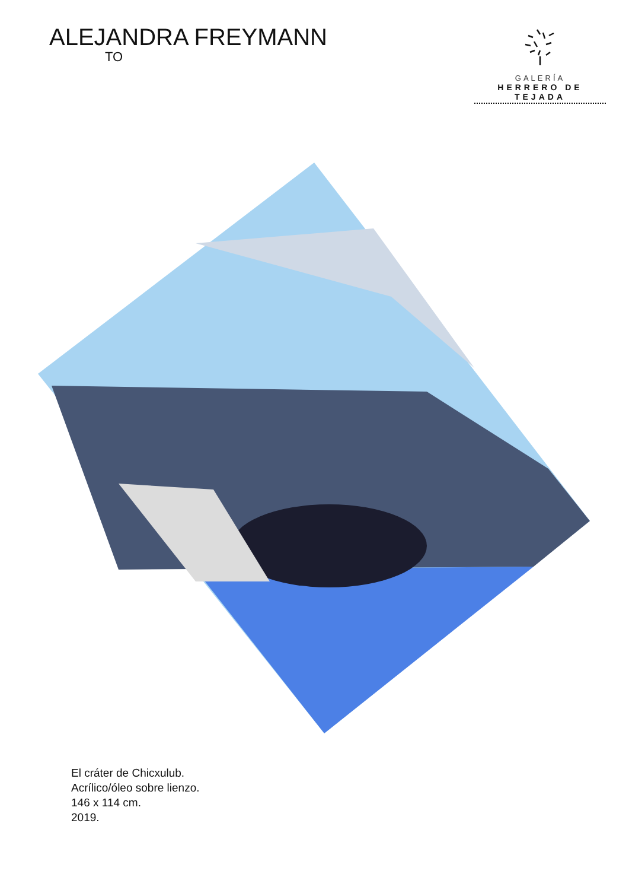ALEJANDRA FREYMANN
TO
GALERÍA
HERRERO DE TEJADA
El cráter de Chicxulub.
Acrílico/óleo sobre lienzo.
146 x 114 cm.
2019.